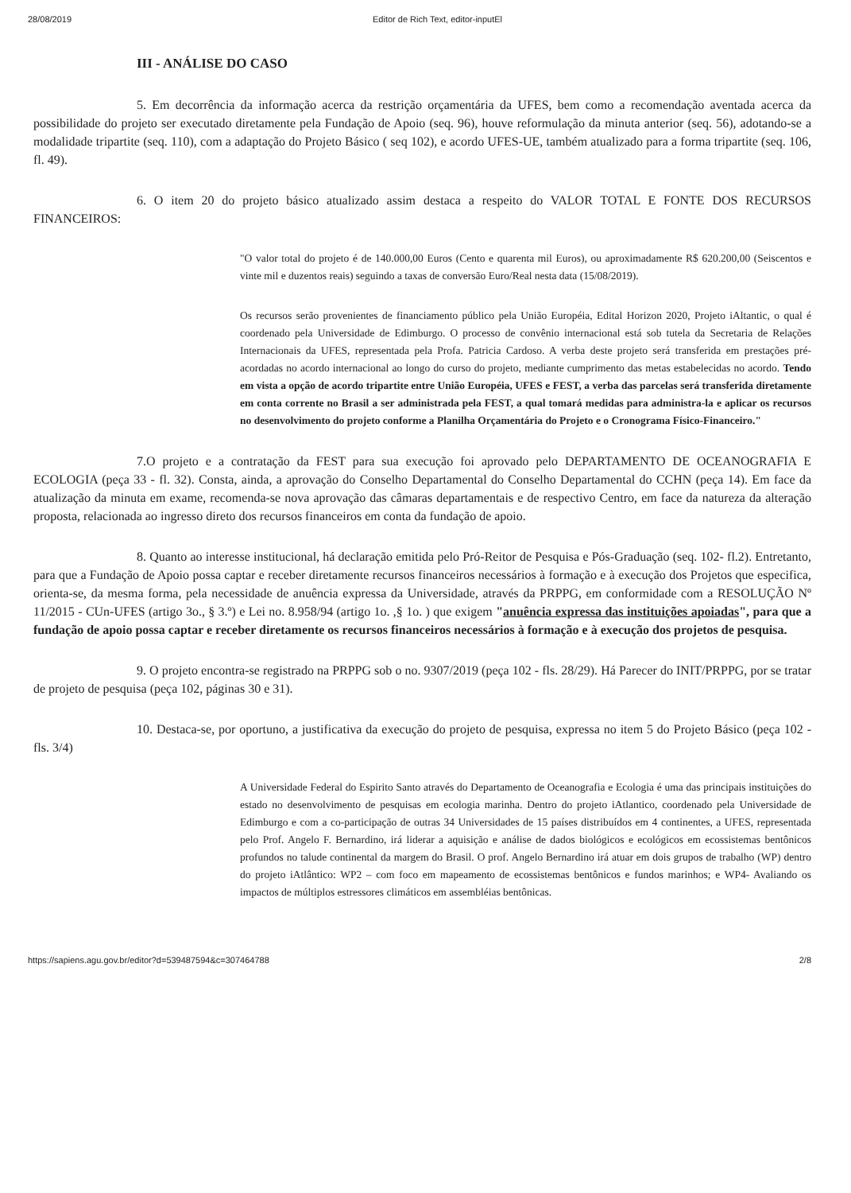28/08/2019 Editor de Rich Text, editor-inputEl
III - ANÁLISE DO CASO
5. Em decorrência da informação acerca da restrição orçamentária da UFES, bem como a recomendação aventada acerca da possibilidade do projeto ser executado diretamente pela Fundação de Apoio (seq. 96), houve reformulação da minuta anterior (seq. 56), adotando-se a modalidade tripartite (seq. 110), com a adaptação do Projeto Básico ( seq 102), e acordo UFES-UE, também atualizado para a forma tripartite (seq. 106, fl. 49).
6. O item 20 do projeto básico atualizado assim destaca a respeito do VALOR TOTAL E FONTE DOS RECURSOS FINANCEIROS:
"O valor total do projeto é de 140.000,00 Euros (Cento e quarenta mil Euros), ou aproximadamente R$ 620.200,00 (Seiscentos e vinte mil e duzentos reais) seguindo a taxas de conversão Euro/Real nesta data (15/08/2019).
Os recursos serão provenientes de financiamento público pela União Européia, Edital Horizon 2020, Projeto iAltantic, o qual é coordenado pela Universidade de Edimburgo. O processo de convênio internacional está sob tutela da Secretaria de Relações Internacionais da UFES, representada pela Profa. Patricia Cardoso. A verba deste projeto será transferida em prestações pré-acordadas no acordo internacional ao longo do curso do projeto, mediante cumprimento das metas estabelecidas no acordo. Tendo em vista a opção de acordo tripartite entre União Européia, UFES e FEST, a verba das parcelas será transferida diretamente em conta corrente no Brasil a ser administrada pela FEST, a qual tomará medidas para administra-la e aplicar os recursos no desenvolvimento do projeto conforme a Planilha Orçamentária do Projeto e o Cronograma Físico-Financeiro."
7.O projeto e a contratação da FEST para sua execução foi aprovado pelo DEPARTAMENTO DE OCEANOGRAFIA E ECOLOGIA (peça 33 - fl. 32). Consta, ainda, a aprovação do Conselho Departamental do Conselho Departamental do CCHN (peça 14). Em face da atualização da minuta em exame, recomenda-se nova aprovação das câmaras departamentais e de respectivo Centro, em face da natureza da alteração proposta, relacionada ao ingresso direto dos recursos financeiros em conta da fundação de apoio.
8. Quanto ao interesse institucional, há declaração emitida pelo Pró-Reitor de Pesquisa e Pós-Graduação (seq. 102- fl.2). Entretanto, para que a Fundação de Apoio possa captar e receber diretamente recursos financeiros necessários à formação e à execução dos Projetos que especifica, orienta-se, da mesma forma, pela necessidade de anuência expressa da Universidade, através da PRPPG, em conformidade com a RESOLUÇÃO Nº 11/2015 - CUn-UFES (artigo 3o., § 3.º) e Lei no. 8.958/94 (artigo 1o. ,§ 1o. ) que exigem "anuência expressa das instituições apoiadas", para que a fundação de apoio possa captar e receber diretamente os recursos financeiros necessários à formação e à execução dos projetos de pesquisa.
9. O projeto encontra-se registrado na PRPPG sob o no. 9307/2019 (peça 102 - fls. 28/29). Há Parecer do INIT/PRPPG, por se tratar de projeto de pesquisa (peça 102, páginas 30 e 31).
10. Destaca-se, por oportuno, a justificativa da execução do projeto de pesquisa, expressa no item 5 do Projeto Básico (peça 102 - fls. 3/4)
A Universidade Federal do Espirito Santo através do Departamento de Oceanografia e Ecologia é uma das principais instituições do estado no desenvolvimento de pesquisas em ecologia marinha. Dentro do projeto iAtlantico, coordenado pela Universidade de Edimburgo e com a co-participação de outras 34 Universidades de 15 países distribuídos em 4 continentes, a UFES, representada pelo Prof. Angelo F. Bernardino, irá liderar a aquisição e análise de dados biológicos e ecológicos em ecossistemas bentônicos profundos no talude continental da margem do Brasil. O prof. Angelo Bernardino irá atuar em dois grupos de trabalho (WP) dentro do projeto iAtlântico: WP2 – com foco em mapeamento de ecossistemas bentônicos e fundos marinhos; e WP4- Avaliando os impactos de múltiplos estressores climáticos em assembléias bentônicas.
https://sapiens.agu.gov.br/editor?d=539487594&c=307464788 2/8